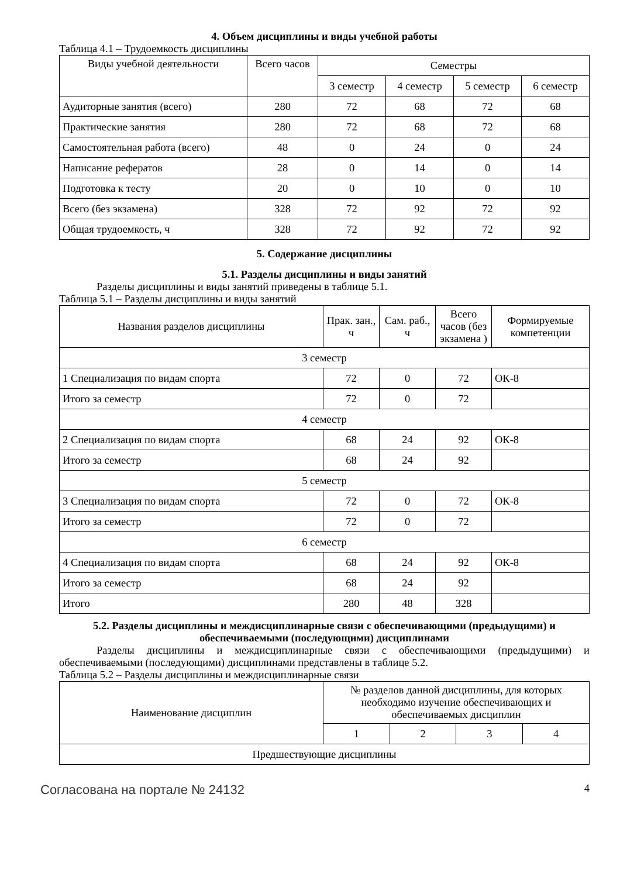4. Объем дисциплины и виды учебной работы
Таблица 4.1 – Трудоемкость дисциплины
| Виды учебной деятельности | Всего часов | Семестры | | | |
| --- | --- | --- | --- | --- | --- |
| | | 3 семестр | 4 семестр | 5 семестр | 6 семестр |
| Аудиторные занятия (всего) | 280 | 72 | 68 | 72 | 68 |
| Практические занятия | 280 | 72 | 68 | 72 | 68 |
| Самостоятельная работа (всего) | 48 | 0 | 24 | 0 | 24 |
| Написание рефератов | 28 | 0 | 14 | 0 | 14 |
| Подготовка к тесту | 20 | 0 | 10 | 0 | 10 |
| Всего (без экзамена) | 328 | 72 | 92 | 72 | 92 |
| Общая трудоемкость, ч | 328 | 72 | 92 | 72 | 92 |
5. Содержание дисциплины
5.1. Разделы дисциплины и виды занятий
Разделы дисциплины и виды занятий приведены в таблице 5.1.
Таблица 5.1 – Разделы дисциплины и виды занятий
| Названия разделов дисциплины | Прак. зан., ч | Сам. раб., ч | Всего часов (без экзамена ) | Формируемые компетенции |
| --- | --- | --- | --- | --- |
| 3 семестр | | | | |
| 1 Специализация по видам спорта | 72 | 0 | 72 | ОК-8 |
| Итого за семестр | 72 | 0 | 72 | |
| 4 семестр | | | | |
| 2 Специализация по видам спорта | 68 | 24 | 92 | ОК-8 |
| Итого за семестр | 68 | 24 | 92 | |
| 5 семестр | | | | |
| 3 Специализация по видам спорта | 72 | 0 | 72 | ОК-8 |
| Итого за семестр | 72 | 0 | 72 | |
| 6 семестр | | | | |
| 4 Специализация по видам спорта | 68 | 24 | 92 | ОК-8 |
| Итого за семестр | 68 | 24 | 92 | |
| Итого | 280 | 48 | 328 | |
5.2. Разделы дисциплины и междисциплинарные связи с обеспечивающими (предыдущими) и обеспечиваемыми (последующими) дисциплинами
Разделы дисциплины и междисциплинарные связи с обеспечивающими (предыдущими) и обеспечиваемыми (последующими) дисциплинами представлены в таблице 5.2.
Таблица 5.2 – Разделы дисциплины и междисциплинарные связи
| Наименование дисциплин | № разделов данной дисциплины, для которых необходимо изучение обеспечивающих и обеспечиваемых дисциплин | | | |
| --- | --- | --- | --- | --- |
| | 1 | 2 | 3 | 4 |
| Предшествующие дисциплины | | | | |
Согласована на портале № 24132 4